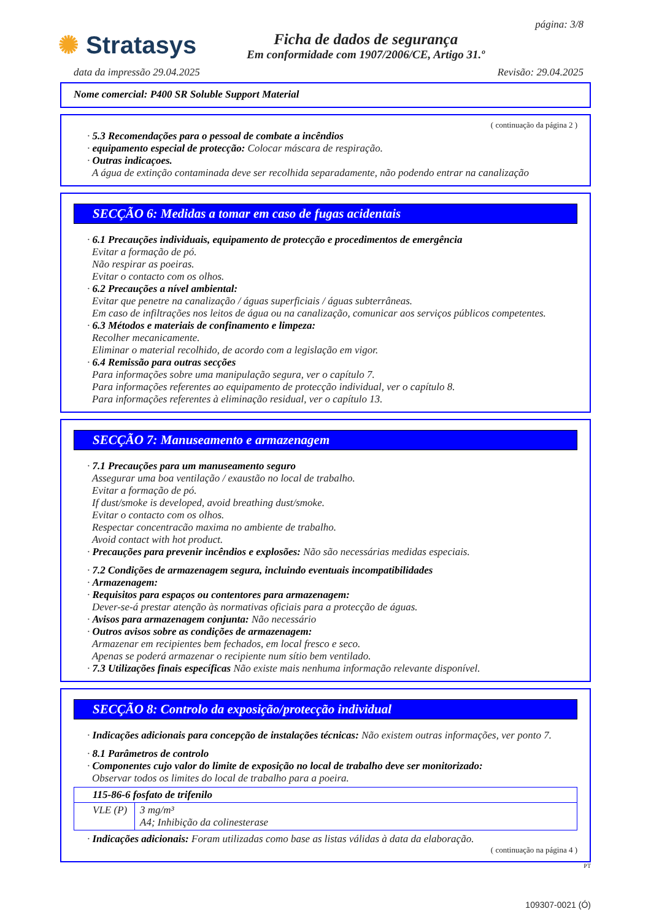✺ Stratasys
Ficha de dados de segurança
Em conformidade com 1907/2006/CE, Artigo 31.º
página: 3/8
data da impressão 29.04.2025 Revisão: 29.04.2025
Nome comercial: P400 SR Soluble Support Material
( continuação da página 2 )
· 5.3 Recomendações para o pessoal de combate a incêndios
· equipamento especial de protecção: Colocar máscara de respiração.
· Outras indicaçoes.
A água de extinção contaminada deve ser recolhida separadamente, não podendo entrar na canalização
SECÇÃO 6: Medidas a tomar em caso de fugas acidentais
· 6.1 Precauções individuais, equipamento de protecção e procedimentos de emergência
Evitar a formação de pó.
Não respirar as poeiras.
Evitar o contacto com os olhos.
· 6.2 Precauções a nível ambiental:
Evitar que penetre na canalização / águas superficiais / águas subterrâneas.
Em caso de infiltrações nos leitos de água ou na canalização, comunicar aos serviços públicos competentes.
· 6.3 Métodos e materiais de confinamento e limpeza:
Recolher mecanicamente.
Eliminar o material recolhido, de acordo com a legislação em vigor.
· 6.4 Remissão para outras secções
Para informações sobre uma manipulação segura, ver o capítulo 7.
Para informações referentes ao equipamento de protecção individual, ver o capítulo 8.
Para informações referentes à eliminação residual, ver o capítulo 13.
SECÇÃO 7: Manuseamento e armazenagem
· 7.1 Precauções para um manuseamento seguro
Assegurar uma boa ventilação / exaustão no local de trabalho.
Evitar a formação de pó.
If dust/smoke is developed, avoid breathing dust/smoke.
Evitar o contacto com os olhos.
Respectar concentracão maxima no ambiente de trabalho.
Avoid contact with hot product.
· Precauções para prevenir incêndios e explosões: Não são necessárias medidas especiais.
· 7.2 Condições de armazenagem segura, incluindo eventuais incompatibilidades
· Armazenagem:
· Requisitos para espaços ou contentores para armazenagem:
Dever-se-á prestar atenção às normativas oficiais para a protecção de águas.
· Avisos para armazenagem conjunta: Não necessário
· Outros avisos sobre as condições de armazenagem:
Armazenar em recipientes bem fechados, em local fresco e seco.
Apenas se poderá armazenar o recipiente num sítio bem ventilado.
· 7.3 Utilizações finais específicas Não existe mais nenhuma informação relevante disponível.
SECÇÃO 8: Controlo da exposição/protecção individual
· Indicações adicionais para concepção de instalações técnicas: Não existem outras informações, ver ponto 7.
· 8.1 Parâmetros de controlo
· Componentes cujo valor do limite de exposição no local de trabalho deve ser monitorizado:
Observar todos os limites do local de trabalho para a poeira.
| 115-86-6 fosfato de trifenilo | |
| VLE (P) | 3 mg/m³ A4; Inhibição da colinesterase |
· Indicações adicionais: Foram utilizadas como base as listas válidas à data da elaboração.
( continuação na página 4 )
PT
109307-0021 (Ó)